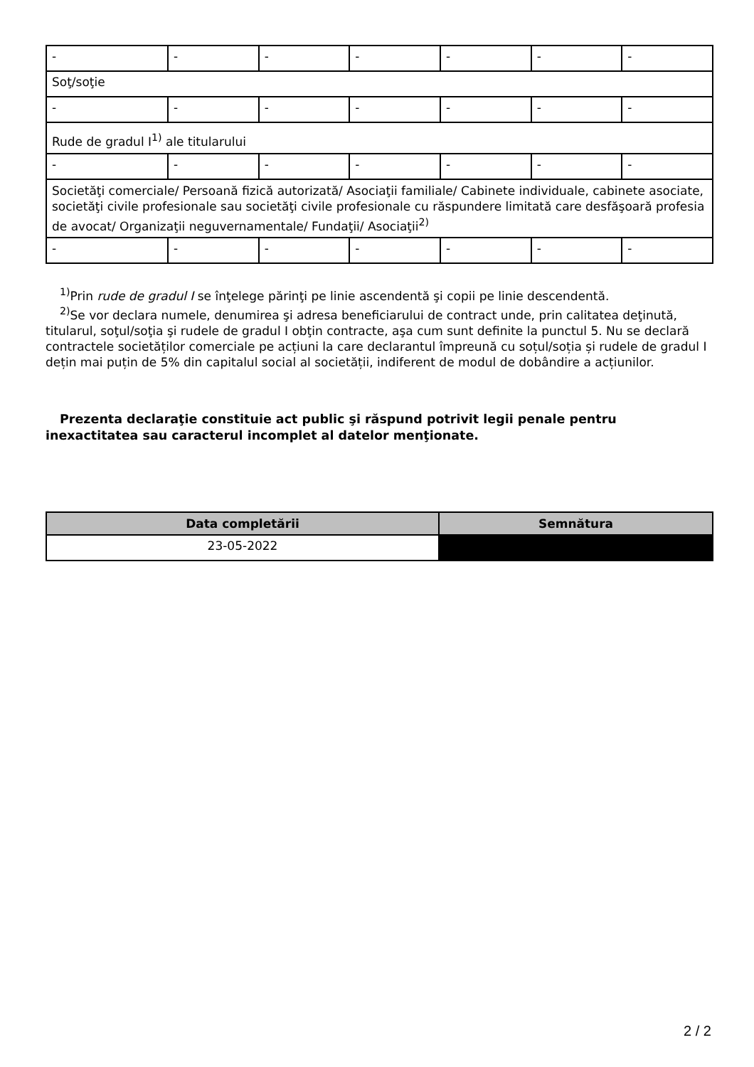| - | - | - | - | - | - | - |
| Soţ/soţie | | | | | | |
| - | - | - | - | - | - | - |
| Rude de gradul I<sup>1)</sup> ale titularului | | | | | | |
| - | - | - | - | - | - | - |
| Societăţi comerciale/ Persoană fizică autorizată/ Asociaţii familiale/ Cabinete individuale, cabinete asociate, societăţi civile profesionale sau societăţi civile profesionale cu răspundere limitată care desfăşoară profesia de avocat/ Organizaţii neguvernamentale/ Fundaţii/ Asociaţii<sup>2)</sup> | | | | | | |
| - | - | - | - | - | - | - |
<sup>1)</sup> Prin rude de gradul I se înţelege părinţi pe linie ascendentă şi copii pe linie descendentă.
<sup>2)</sup> Se vor declara numele, denumirea şi adresa beneficiarului de contract unde, prin calitatea deţinută, titularul, soţul/soţia şi rudele de gradul I obţin contracte, aşa cum sunt definite la punctul 5. Nu se declară contractele societăților comerciale pe acțiuni la care declarantul împreună cu soțul/soția și rudele de gradul I dețin mai puțin de 5% din capitalul social al societății, indiferent de modul de dobândire a acțiunilor.
Prezenta declaraţie constituie act public şi răspund potrivit legii penale pentru inexactitatea sau caracterul incomplet al datelor menţionate.
| Data completării | Semnătura |
| --- | --- |
| 23-05-2022 | |
2 / 2